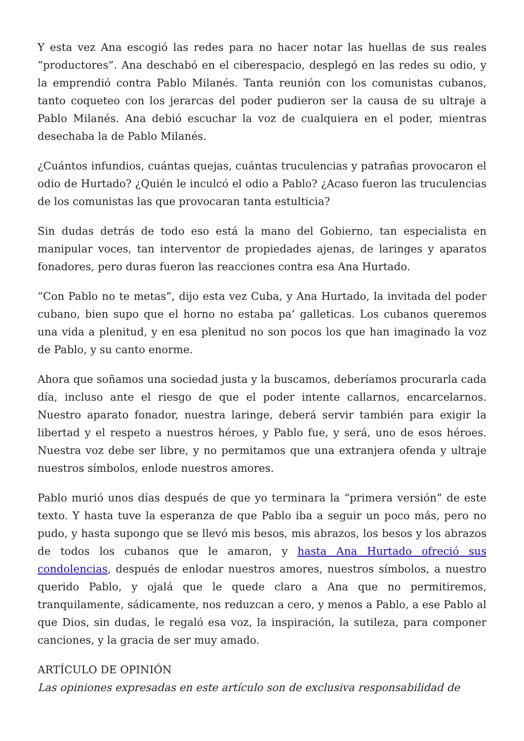Y esta vez Ana escogió las redes para no hacer notar las huellas de sus reales “productores”. Ana deschabó en el ciberespacio, desplegó en las redes su odio, y la emprendió contra Pablo Milanés. Tanta reunión con los comunistas cubanos, tanto coqueteo con los jerarcas del poder pudieron ser la causa de su ultraje a Pablo Milanés. Ana debió escuchar la voz de cualquiera en el poder, mientras desechaba la de Pablo Milanés.
¿Cuántos infundios, cuántas quejas, cuántas truculencias y patrañas provocaron el odio de Hurtado? ¿Quién le inculcó el odio a Pablo? ¿Acaso fueron las truculencias de los comunistas las que provocaran tanta estulticia?
Sin dudas detrás de todo eso está la mano del Gobierno, tan especialista en manipular voces, tan interventor de propiedades ajenas, de laringes y aparatos fonadores, pero duras fueron las reacciones contra esa Ana Hurtado.
“Con Pablo no te metas”, dijo esta vez Cuba, y Ana Hurtado, la invitada del poder cubano, bien supo que el horno no estaba pa’ galleticas. Los cubanos queremos una vida a plenitud, y en esa plenitud no son pocos los que han imaginado la voz de Pablo, y su canto enorme.
Ahora que soñamos una sociedad justa y la buscamos, deberíamos procurarla cada día, incluso ante el riesgo de que el poder intente callarnos, encarcelarnos. Nuestro aparato fonador, nuestra laringe, deberá servir también para exigir la libertad y el respeto a nuestros héroes, y Pablo fue, y será, uno de esos héroes. Nuestra voz debe ser libre, y no permitamos que una extranjera ofenda y ultraje nuestros símbolos, enlode nuestros amores.
Pablo murió unos días después de que yo terminara la “primera versión” de este texto. Y hasta tuve la esperanza de que Pablo iba a seguir un poco más, pero no pudo, y hasta supongo que se llevó mis besos, mis abrazos, los besos y los abrazos de todos los cubanos que le amaron, y hasta Ana Hurtado ofreció sus condolencias, después de enlodar nuestros amores, nuestros símbolos, a nuestro querido Pablo, y ojalá que le quede claro a Ana que no permitiremos, tranquilamente, sádicamente, nos reduzcan a cero, y menos a Pablo, a ese Pablo al que Dios, sin dudas, le regaló esa voz, la inspiración, la sutileza, para componer canciones, y la gracia de ser muy amado.
ARTÍCULO DE OPINIÓN
Las opiniones expresadas en este artículo son de exclusiva responsabilidad de